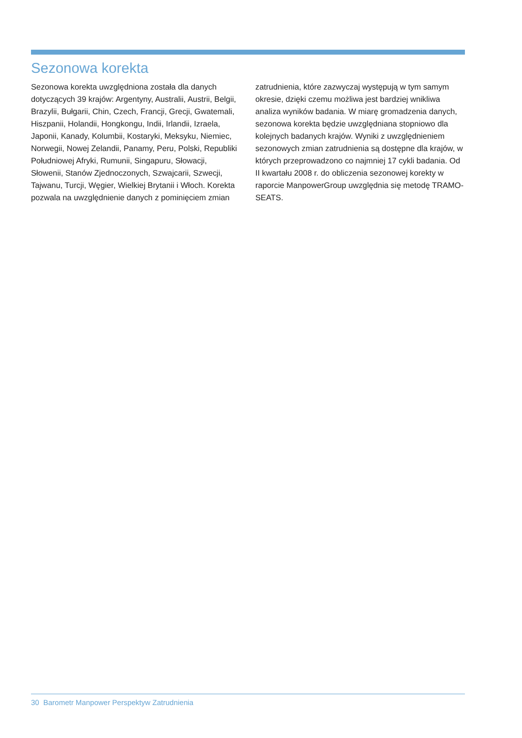Sezonowa korekta
Sezonowa korekta uwzględniona została dla danych dotyczących 39 krajów: Argentyny, Australii, Austrii, Belgii, Brazylii, Bułgarii, Chin, Czech, Francji, Grecji, Gwatemali, Hiszpanii, Holandii, Hongkongu, Indii, Irlandii, Izraela, Japonii, Kanady, Kolumbii, Kostaryki, Meksyku, Niemiec, Norwegii, Nowej Zelandii, Panamy, Peru, Polski, Republiki Południowej Afryki, Rumunii, Singapuru, Słowacji, Słowenii, Stanów Zjednoczonych, Szwajcarii, Szwecji, Tajwanu, Turcji, Węgier, Wielkiej Brytanii i Włoch. Korekta pozwala na uwzględnienie danych z pominięciem zmian
zatrudnienia, które zazwyczaj występują w tym samym okresie, dzięki czemu możliwa jest bardziej wnikliwa analiza wyników badania. W miarę gromadzenia danych, sezonowa korekta będzie uwzględniana stopniowo dla kolejnych badanych krajów. Wyniki z uwzględnieniem sezonowych zmian zatrudnienia są dostępne dla krajów, w których przeprowadzono co najmniej 17 cykli badania. Od II kwartału 2008 r. do obliczenia sezonowej korekty w raporcie ManpowerGroup uwzględnia się metodę TRAMO-SEATS.
30 Barometr Manpower Perspektyw Zatrudnienia